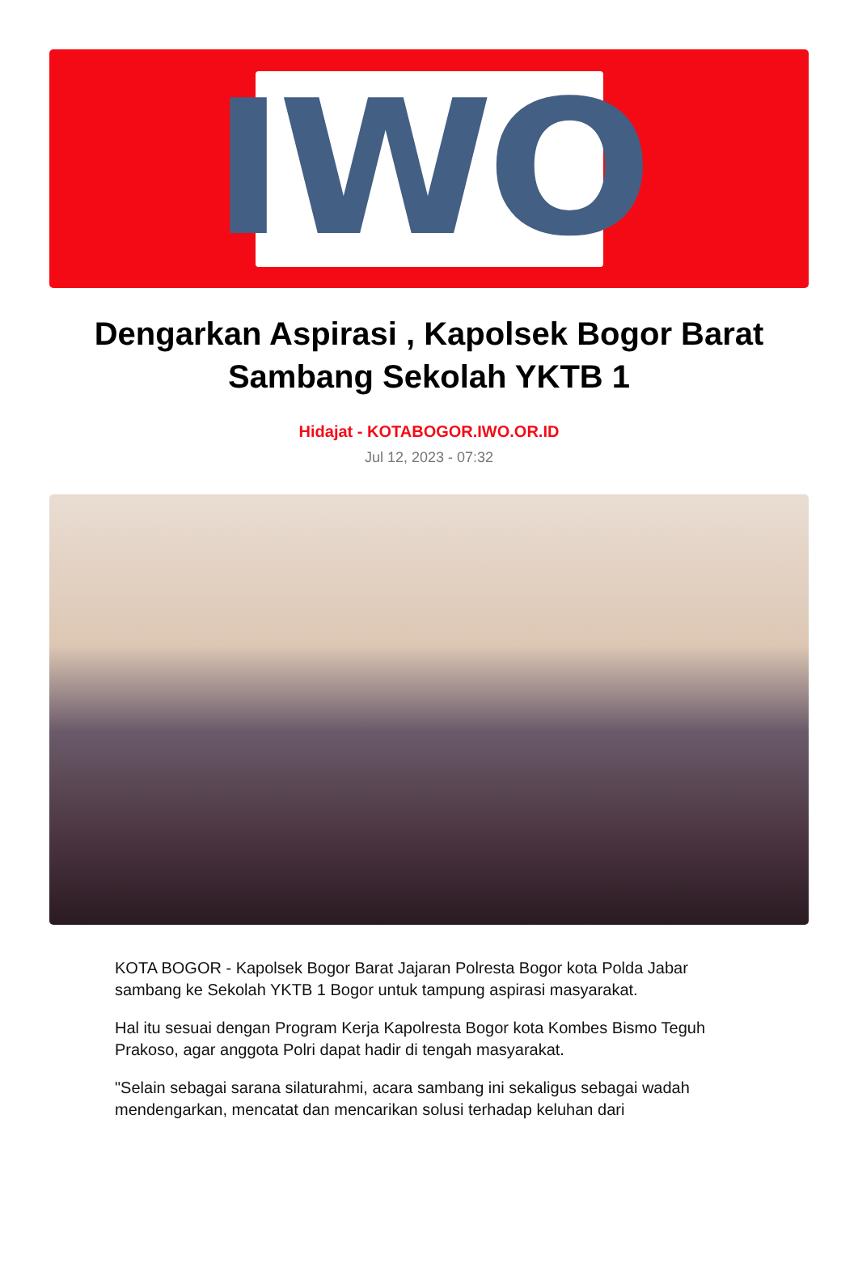IWO
Dengarkan Aspirasi , Kapolsek Bogor Barat Sambang Sekolah YKTB 1
Hidajat - KOTABOGOR.IWO.OR.ID
Jul 12, 2023 - 07:32
KOTA BOGOR - Kapolsek Bogor Barat Jajaran Polresta Bogor kota Polda Jabar sambang ke Sekolah YKTB 1 Bogor untuk tampung aspirasi masyarakat.
Hal itu sesuai dengan Program Kerja Kapolresta Bogor kota Kombes Bismo Teguh Prakoso, agar anggota Polri dapat hadir di tengah masyarakat.
"Selain sebagai sarana silaturahmi, acara sambang ini sekaligus sebagai wadah mendengarkan, mencatat dan mencarikan solusi terhadap keluhan dari